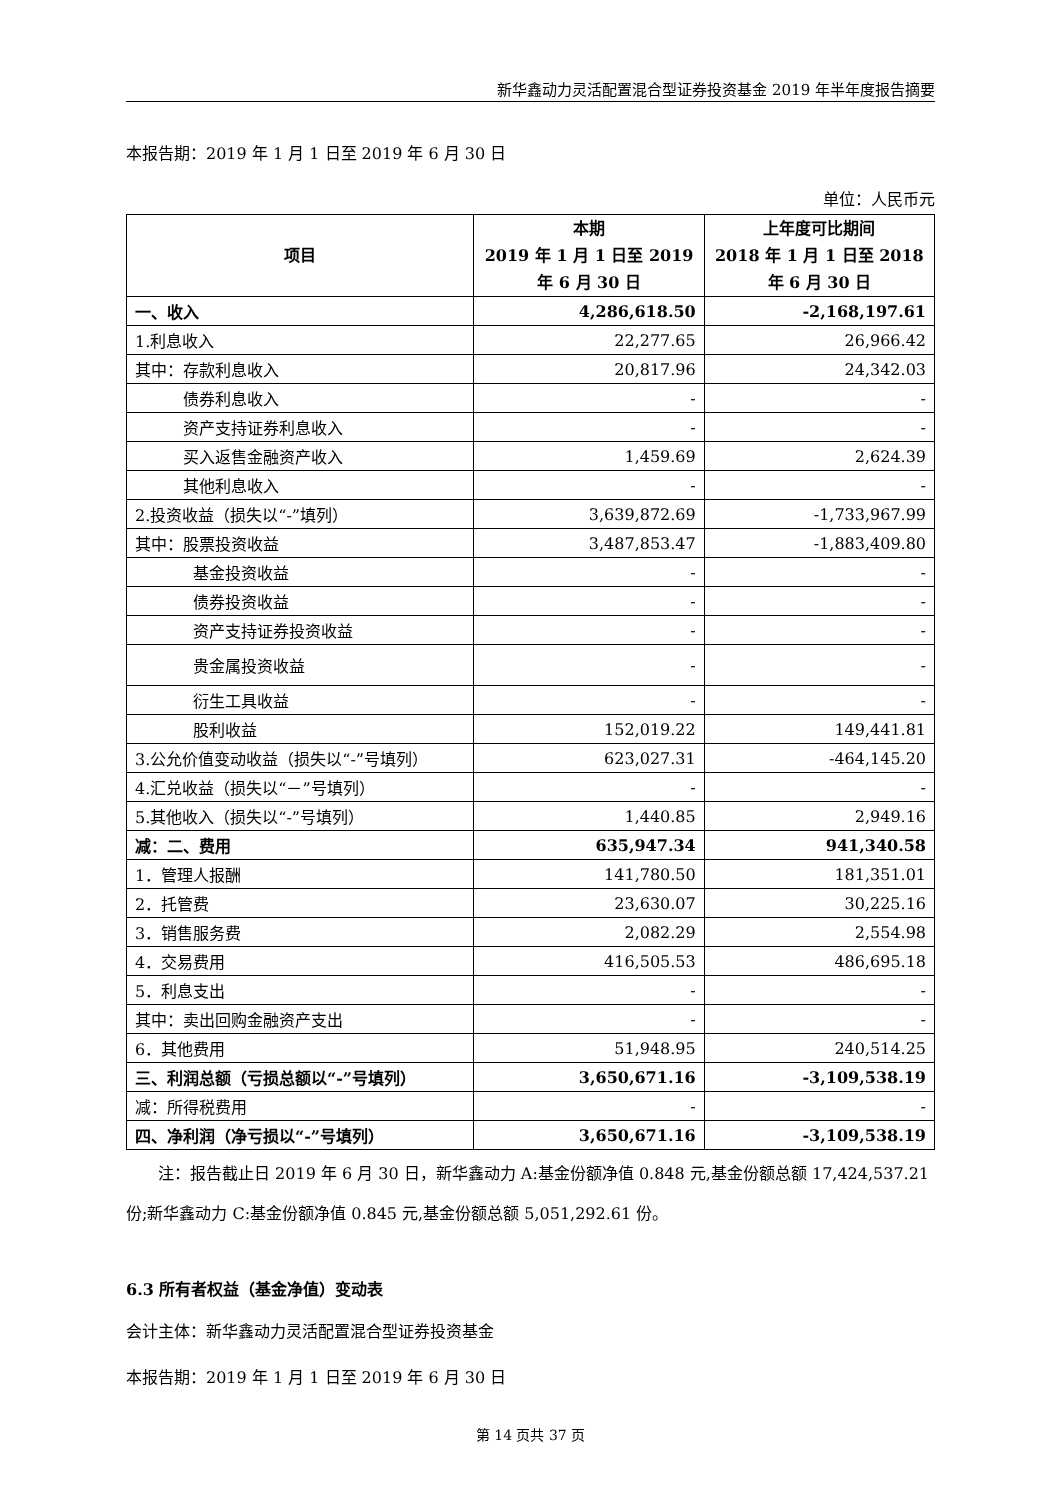新华鑫动力灵活配置混合型证券投资基金 2019 年半年度报告摘要
本报告期：2019 年 1 月 1 日至 2019 年 6 月 30 日
单位：人民币元
| 项目 | 本期 2019 年 1 月 1 日至 2019 年 6 月 30 日 | 上年度可比期间 2018 年 1 月 1 日至 2018 年 6 月 30 日 |
| --- | --- | --- |
| 一、收入 | 4,286,618.50 | -2,168,197.61 |
| 1.利息收入 | 22,277.65 | 26,966.42 |
| 其中：存款利息收入 | 20,817.96 | 24,342.03 |
| 债券利息收入 | - | - |
| 资产支持证券利息收入 | - | - |
| 买入返售金融资产收入 | 1,459.69 | 2,624.39 |
| 其他利息收入 | - | - |
| 2.投资收益（损失以“-”填列） | 3,639,872.69 | -1,733,967.99 |
| 其中：股票投资收益 | 3,487,853.47 | -1,883,409.80 |
| 基金投资收益 | - | - |
| 债券投资收益 | - | - |
| 资产支持证券投资收益 | - | - |
| 贵金属投资收益 | - | - |
| 衍生工具收益 | - | - |
| 股利收益 | 152,019.22 | 149,441.81 |
| 3.公允价值变动收益（损失以“-”号填列） | 623,027.31 | -464,145.20 |
| 4.汇兑收益（损失以“－”号填列） | - | - |
| 5.其他收入（损失以“-”号填列） | 1,440.85 | 2,949.16 |
| 减：二、费用 | 635,947.34 | 941,340.58 |
| 1．管理人报酬 | 141,780.50 | 181,351.01 |
| 2．托管费 | 23,630.07 | 30,225.16 |
| 3．销售服务费 | 2,082.29 | 2,554.98 |
| 4．交易费用 | 416,505.53 | 486,695.18 |
| 5．利息支出 | - | - |
| 其中：卖出回购金融资产支出 | - | - |
| 6．其他费用 | 51,948.95 | 240,514.25 |
| 三、利润总额（亏损总额以“-”号填列） | 3,650,671.16 | -3,109,538.19 |
| 减：所得税费用 | - | - |
| 四、净利润（净亏损以“-”号填列） | 3,650,671.16 | -3,109,538.19 |
  注：报告截止日 2019 年 6 月 30 日，新华鑫动力 A:基金份额净值 0.848 元,基金份额总额 17,424,537.21 份;新华鑫动力 C:基金份额净值 0.845 元,基金份额总额 5,051,292.61 份。
6.3 所有者权益（基金净值）变动表
会计主体：新华鑫动力灵活配置混合型证券投资基金
本报告期：2019 年 1 月 1 日至 2019 年 6 月 30 日
第 14 页共 37 页